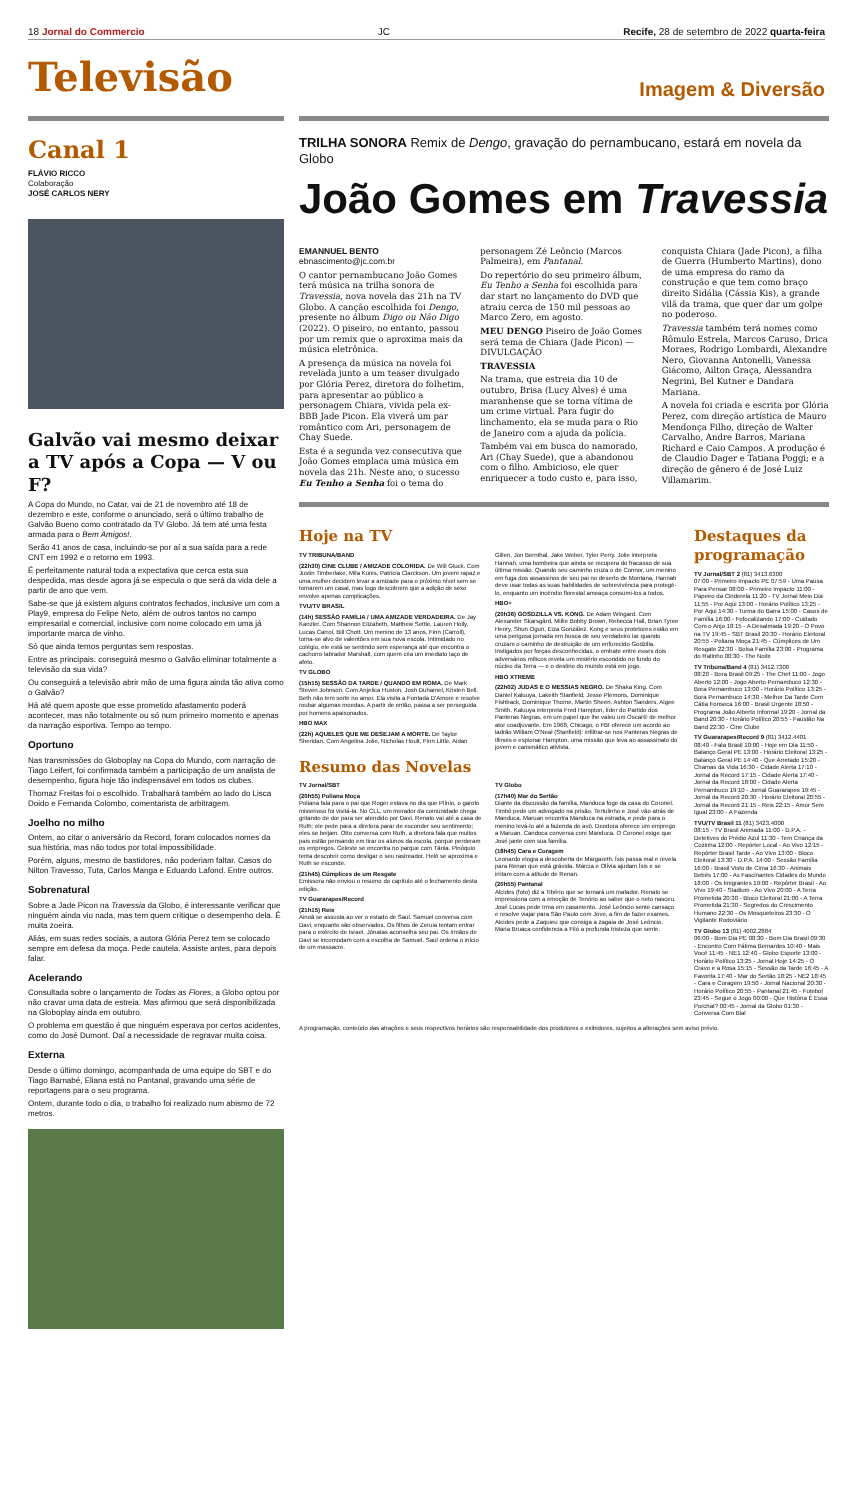18 Jornal do Commercio JC Recife, 28 de setembro de 2022 quarta-feira
Televisão
Imagem & Diversão
Canal 1
FLÁVIO RICCO
Colaboração
JOSÉ CARLOS NERY
Galvão vai mesmo deixar a TV após a Copa — V ou F?
A Copa do Mundo, no Catar, vai de 21 de novembro até 18 de dezembro e este, conforme o anunciado, será o último trabalho de Galvão Bueno como contratado da TV Globo. Já tem até uma festa armada para o Bem Amigos!.
Serão 41 anos de casa, incluindo-se por aí a sua saída para a rede CNT em 1992 e o retorno em 1993.
É perfeitamente natural toda a expectativa que cerca esta sua despedida, mas desde agora já se especula o que será da vida dele a partir de ano que vem.
Sabe-se que já existem alguns contratos fechados, inclusive um com a Play9, empresa do Felipe Neto, além de outros tantos no campo empresarial e comercial, inclusive com nome colocado em uma já importante marca de vinho.
Só que ainda temos perguntas sem respostas.
Entre as principais: conseguirá mesmo o Galvão eliminar totalmente a televisão da sua vida?
Ou conseguirá a televisão abrir mão de uma figura ainda tão ativa como o Galvão?
Há até quem aposte que esse prometido afastamento poderá acontecer, mas não totalmente ou só num primeiro momento e apenas da narração esportiva. Tempo ao tempo.
Oportuno
Nas transmissões do Globoplay na Copa do Mundo, com narração de Tiago Leifert, foi confirmada também a participação de um analista de desempenho, figura hoje tão indispensável em todos os clubes.
Thomaz Freitas foi o escolhido. Trabalhará também ao lado do Lisca Doido e Fernanda Colombo, comentarista de arbitragem.
Joelho no milho
Ontem, ao citar o aniversário da Record, foram colocados nomes da sua história, mas não todos por total impossibilidade.
Porém, alguns, mesmo de bastidores, não poderiam faltar. Casos do Nilton Travesso, Tuta, Carlos Manga e Eduardo Lafond. Entre outros.
Sobrenatural
Sobre a Jade Picon na Travessia da Globo, é interessante verificar que ninguém ainda viu nada, mas tem quem critique o desempenho dela. É muita zoeira.
Aliás, em suas redes sociais, a autora Glória Perez tem se colocado sempre em defesa da moça. Pede cautela. Assiste antes, para depois falar.
Acelerando
Consultada sobre o lançamento de Todas as Flores, a Globo optou por não cravar uma data de estreia. Mas afirmou que será disponibilizada na Globoplay ainda em outubro.
O problema em questão é que ninguém esperava por certos acidentes, como do José Dumont. Daí a necessidade de regravar muita coisa.
Externa
Desde o último domingo, acompanhada de uma equipe do SBT e do Tiago Barnabé, Eliana está no Pantanal, gravando uma série de reportagens para o seu programa.
Ontem, durante todo o dia, o trabalho foi realizado num abismo de 72 metros.
TRILHA SONORA Remix de Dengo, gravação do pernambucano, estará em novela da Globo
João Gomes em Travessia
EMANNUEL BENTO
ebnascimento@jc.com.br
O cantor pernambucano João Gomes terá música na trilha sonora de Travessia, nova novela das 21h na TV Globo. A canção escolhida foi Dengo, presente no álbum Digo ou Não Digo (2022). O piseiro, no entanto, passou por um remix que o aproxima mais da música eletrônica.
A presença da música na novela foi revelada junto a um teaser divulgado por Glória Perez, diretora do folhetim, para apresentar ao público a personagem Chiara, vivida pela ex-BBB Jade Picon. Ela viverá um par romântico com Ari, personagem de Chay Suede.
Esta é a segunda vez consecutiva que João Gomes emplaca uma música em novela das 21h. Neste ano, o sucesso Eu Tenho a Senha foi o tema do personagem Zé Leôncio (Marcos Palmeira), em Pantanal.
Do repertório do seu primeiro álbum, Eu Tenho a Senha foi escolhida para dar start no lançamento do DVD que atraiu cerca de 150 mil pessoas ao Marco Zero, em agosto.
MEU DENGO Piseiro de João Gomes será tema de Chiara (Jade Picon) — DIVULGAÇÃO
TRAVESSIA
Na trama, que estreia dia 10 de outubro, Brisa (Lucy Alves) é uma maranhense que se torna vítima de um crime virtual. Para fugir do linchamento, ela se muda para o Rio de Janeiro com a ajuda da polícia.
Também vai em busca do namorado, Ari (Chay Suede), que a abandonou com o filho. Ambicioso, ele quer enriquecer a todo custo e, para isso, conquista Chiara (Jade Picon), a filha de Guerra (Humberto Martins), dono de uma empresa do ramo da construção e que tem como braço direito Sidália (Cássia Kis), a grande vilã da trama, que quer dar um golpe no poderoso.
Travessia também terá nomes como Rômulo Estrela, Marcos Caruso, Drica Moraes, Rodrigo Lombardi, Alexandre Nero, Giovanna Antonelli, Vanessa Giácomo, Ailton Graça, Alessandra Negrini, Bel Kutner e Dandara Mariana.
A novela foi criada e escrita por Glória Perez, com direção artística de Mauro Mendonça Filho, direção de Walter Carvalho, Andre Barros, Mariana Richard e Caio Campos. A produção é de Claudio Dager e Tatiana Poggi; e a direção de gênero é de José Luiz Villamarim.
Hoje na TV
TV TRIBUNA/BAND
(22h30) CINE CLUBE / AMIZADE COLORIDA. De Will Gluck. Com Justin Timberlake, Mila Kunis, Patricia Clarckson. Um jovem rapaz e uma mulher decidem levar a amizade para o próximo nível sem se tornarem um casal, mas logo descobrem que a adição de sexo envolve apenas complicações.
TVU/TV BRASIL
(14h) SESSÃO FAMÍLIA / UMA AMIZADE VERDADEIRA. De Jay Kanzler. Com Shannon Elizabeth, Matthew Settle, Lauren Holly, Lucas Carrol, Bill Chott. Um menino de 13 anos, Finn (Carroll), torna-se alvo de valentões em sua nova escola. Intimidado no colégio, ele está se sentindo sem esperança até que encontra o cachorro labrador Marshall, com quem cria um imediato laço de afeto.
TV GLOBO
(15h15) SESSÃO DA TARDE / QUANDO EM ROMA. De Mark Steven Johnson. Com Anjelica Huston, Josh Duhamel, Kristen Bell. Beth não tem sorte no amor. Ela visita a Fontada D'Amore e resolve roubar algumas moedas. A partir de então, passa a ser perseguida por homens apaixonados.
HBO MAX
(22h) AQUELES QUE ME DESEJAM A MORTE. De Taylor Sheridan. Com Angelina Jolie, Nicholas Hoult, Finn Little, Aidan Gillen, Jon Bernthal, Jake Weber, Tyler Perry. Jolie interpreta Hannah, uma bombeira que ainda se recupera do fracasso de sua última missão. Quando seu caminho cruza o de Connor, um menino em fuga dos assassinos de seu pai no deserto de Montana, Hannah deve usar todas as suas habilidades de sobrevivência para protegê-lo, enquanto um incêndio florestal ameaça consumi-los a todos.
HBO+
(20h36) GOSDZILLA VS. KONG. De Adam Wingard. Com Alexander Skarsgård, Millie Bobby Brown, Rebecca Hall, Brian Tyree Henry, Shun Oguri, Eiza González. Kong e seus protetores estão em uma perigosa jornada em busca de seu verdadeiro lar quando cruzam o caminho de destruição de um enfurecido Godzilla. Instigados por forças desconhecidas, o embate entre esses dois adversários míticos revela um mistério escondido no fundo do núcleo da Terra — e o destino do mundo está em jogo.
HBO XTREME
(22h02) JUDAS E O MESSIAS NEGRO. De Shaka King. Com Daniel Kaluuya, Lakeith Stanfield, Jesse Plemons, Dominique Fishback, Dominique Thorne, Martin Sheen, Ashton Sanders, Algee Smith. Kaluuya interpreta Fred Hampton, líder do Partido dos Panteras Negras, em um papel que lhe valeu um Oscar® de melhor ator coadjuvante. Em 1968, Chicago, o FBI oferece um acordo ao ladrão William O'Neal (Stanfield): infiltrar-se nos Panteras Negras de Illinois e espionar Hampton, uma missão que leva ao assassinato do jovem e carismático ativista.
Resumo das Novelas
TV Jornal/SBT
(20h55) Poliana Moça
Poliana fala para o pai que Roger estava no dia que Plínio, o garoto misterioso foi visitá-la. No CLL, um morador da comunidade chega gritando de dor para ser atendido por Davi. Renato vai até a casa de Ruth; ele pede para a diretora parar de esconder seu sentimento; eles se beijam. Otto conversa com Ruth, a diretora fala que muitos pais estão pensando em tirar os alunos da escola, porque perderam os empregos. Celeste se encontra no parque com Tânia. Pinóquio tenta descobrir como desligar o seu rastreador. Helô se aproxima e Ruth se esconde.
(21h45) Cúmplices de um Resgate
Emissora não enviou o resumo do capítulo até o fechamento desta edição.
TV Guararapes/Record
(21h15) Reis
Ainoã se assusta ao ver o estado de Saul. Samuel conversa com Davi, enquanto são observados. Os filhos de Zeruia tentam entrar para o exército de Israel. Jônatas aconselha seu pai. Os irmãos de Davi se incomodam com a escolha de Samuel. Saul ordena o início de um massacre.
TV Globo
(17h40) Mar do Sertão
Diante da discussão da família, Manduca foge da casa do Coronel. Timbó pede um advogado na prisão. Tertulinho e José vão atrás de Manduca. Maruan encontra Manduca na estrada, e pede para o menino levá-lo até a fazenda do avô. Deodora oferece um emprego a Maruan. Candoca conversa com Manduca. O Coronel exige que José jante com sua família.
(18h45) Cara e Coragem
Leonardo elogia a descoberta de Margareth. Ísis passa mal e revela para Renan que está grávida. Márcia e Olívia ajudam Ísis e se irritam com a atitude de Renan.
(20h55) Pantanal
Alcides (foto) diz a Tibério que se tornará um matador. Renato se impressiona com a emoção de Tenório ao saber que o neto nasceu. José Lucas pede Irma em casamento. José Leôncio sente cansaço e resolve viajar para São Paulo com Jove, a fim de fazer exames. Alcides pede a Zaquieu que consiga a zagaia de José Leôncio. Maria Bruaca confidencia a Filó a profunda tristeza que sente.
Destaques da programação
TV Jornal/SBT 2 (81) 3413.6300
07:00 - Primeiro Impacto PE 07:59 - Uma Pausa Para Pensar 08:00 - Primeiro Impacto 11:00 - Papeiro da Cinderela 11:20 - TV Jornal Meio Dia 11:55 - Por Aqui 13:00 - Horário Político 13:25 - Por Aqui 14:30 - Turma do Barra 15:00 - Casos de Família 16:00 - Fofocalizando 17:00 - Cuidado Com o Anjo 18:15 - A Desalmada 19:20 - O Povo na TV 19:45 - SBT Brasil 20:30 - Horário Eleitoral 20:55 - Poliana Moça 21:45 - Cúmplices de Um Resgate 22:30 - Bolsa Família 23:00 - Programa do Ratinho 00:30 - The Noite
TV Tribuna/Band 4 (81) 3412.7300
08:20 - Bora Brasil 09:25 - The Chef 11:00 - Jogo Aberto 12:00 - Jogo Aberto Pernambuco 12:30 - Bora Pernambuco 13:00 - Horário Político 13:25 - Bora Pernambuco 14:30 - Melhor Da Tarde Com Cátia Fonseca 16:00 - Brasil Urgente 18:50 - Programa João Alberto Informal 19:20 - Jornal da Band 20:30 - Horário Político 20:55 - Faustão Na Band 22:30 - Cine Clube
TV Guararapes/Record 9 (81) 3412.4401
08:40 - Fala Brasil 10:00 - Hoje em Dia 11:50 - Balanço Geral PE 13:00 - Horário Eleitoral 13:25 - Balanço Geral PE 14:40 - Que Arretado 15:20 - Chamas da Vida 16:30 - Cidade Alerta 17:10 - Jornal da Record 17:15 - Cidade Alerta 17:40 - Jornal da Record 18:00 - Cidade Alerta Pernambuco 19:10 - Jornal Guararapes 19:45 - Jornal da Record 20:30 - Horário Eleitoral 20:55 - Jornal da Record 21:15 - Reis 22:15 - Amor Sem Igual 23:00 - A Fazenda
TVU/TV Brasil 11 (81) 3423.4000
08:15 - TV Brasil Animada 11:00 - D.P.A. - Detetives do Prédio Azul 11:30 - Tem Criança da Cozinha 12:00 - Repórter Local - Ao Vivo 12:15 - Repórter Brasil Tarde - Ao Vivo 13:00 - Bloco Eleitoral 13:30 - D.P.A. 14:00 - Sessão Família 16:00 - Brasil Visto de Cima 16:30 - Animais Bebês 17:00 - As Fascinantes Cidades do Mundo 18:00 - Os Imigrantes 19:00 - Repórter Brasil - Ao Vivo 19:40 - Stadium - Ao Vivo 20:00 - A Terra Prometida 20:30 - Bloco Eleitoral 21:00 - A Terra Prometida 21:30 - Segredos do Crescimento Humano 22:30 - Os Mosqueteiros 23:30 - O Vigilante Rodoviário
TV Globo 13 (81) 4002.2884
06:00 - Bom Dia PE 08:30 - Bom Dia Brasil 09:30 - Encontro Com Fátima Bernardes 10:40 - Mais Você 11:45 - NE1 12:40 - Globo Esporte 13:00 - Horário Político 13:25 - Jornal Hoje 14:25 - O Cravo e a Rosa 15:15 - Sessão da Tarde 16:45 - A Favorita 17:40 - Mar do Sertão 18:25 - NE2 18:45 - Cara e Coragem 19:50 - Jornal Nacional 20:30 - Horário Político 20:55 - Pantanal 21:45 - Futebol 23:45 - Segue o Jogo 00:00 - Que História É Essa Porchat? 00:45 - Jornal da Globo 01:30 - Conversa Com Bial
A programação, conteúdo das atrações e seus respectivos horários são responsabilidade dos produtores e exibidores, sujeitos a alterações sem aviso prévio.